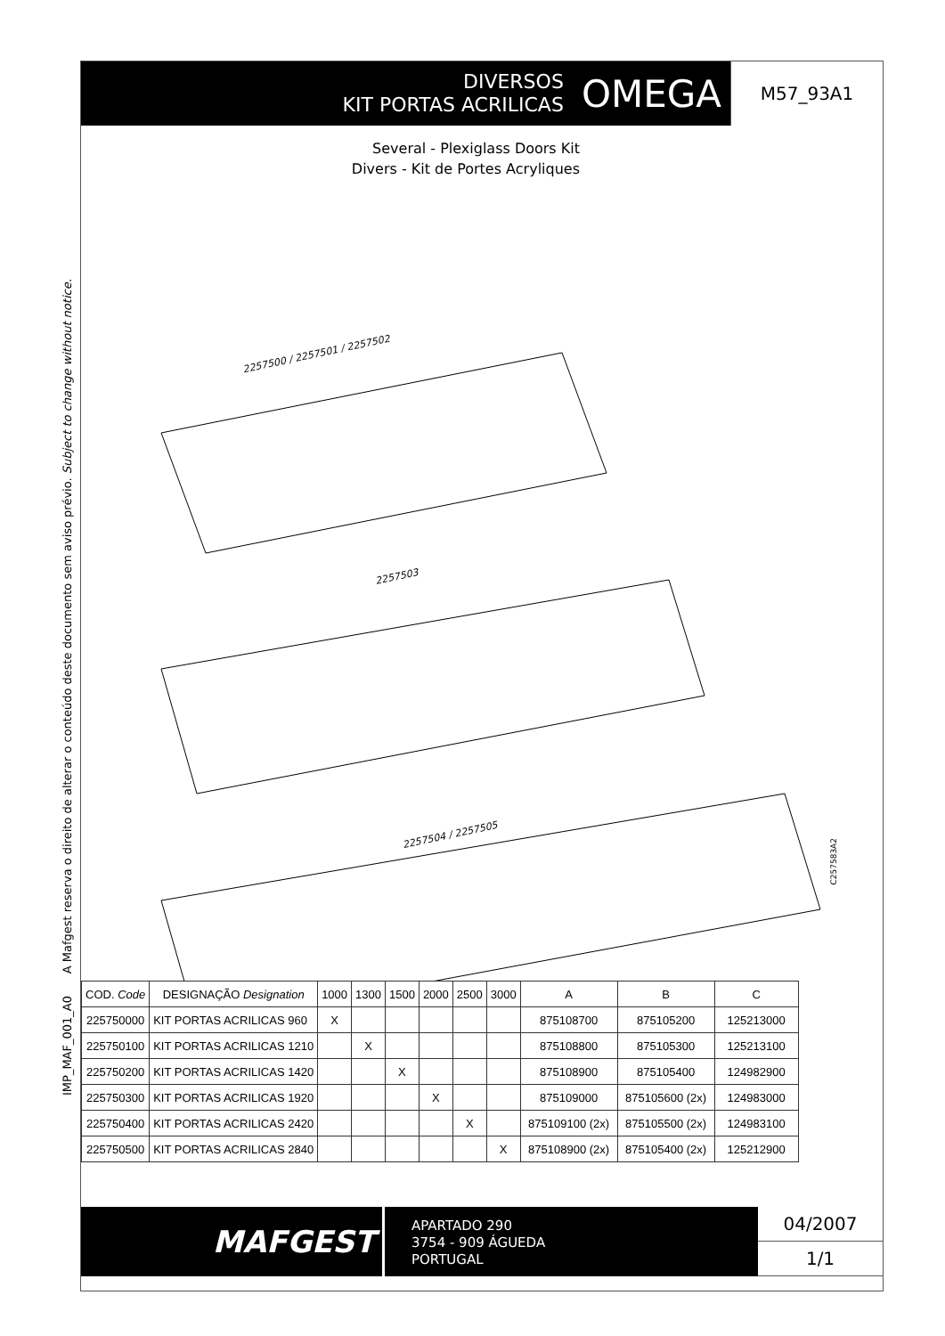IMP_MAF_001_A0 A Mafgest reserva o direito de alterar o conteúdo deste documento sem aviso prévio. Subject to change without notice.
DIVERSOS
KIT PORTAS ACRILICAS
OMEGA
M57_93A1
Several - Plexiglass Doors Kit
Divers - Kit de Portes Acryliques
2257500 / 2257501 / 2257502
2257503
2257504 / 2257505
C257583A2
| COD. Code | DESIGNAÇÃO Designation | 1000 | 1300 | 1500 | 2000 | 2500 | 3000 | A | B | C |
| --- | --- | --- | --- | --- | --- | --- | --- | --- | --- | --- |
| 225750000 | KIT PORTAS ACRILICAS 960 | X | | | | | | 875108700 | 875105200 | 125213000 |
| 225750100 | KIT PORTAS ACRILICAS 1210 | | X | | | | | 875108800 | 875105300 | 125213100 |
| 225750200 | KIT PORTAS ACRILICAS 1420 | | | X | | | | 875108900 | 875105400 | 124982900 |
| 225750300 | KIT PORTAS ACRILICAS 1920 | | | | X | | | 875109000 | 875105600 (2x) | 124983000 |
| 225750400 | KIT PORTAS ACRILICAS 2420 | | | | | X | | 875109100 (2x) | 875105500 (2x) | 124983100 |
| 225750500 | KIT PORTAS ACRILICAS 2840 | | | | | | X | 875108900 (2x) | 875105400 (2x) | 125212900 |
MAFGEST
APARTADO 290
3754 - 909 ÁGUEDA
PORTUGAL
04/2007
1/1